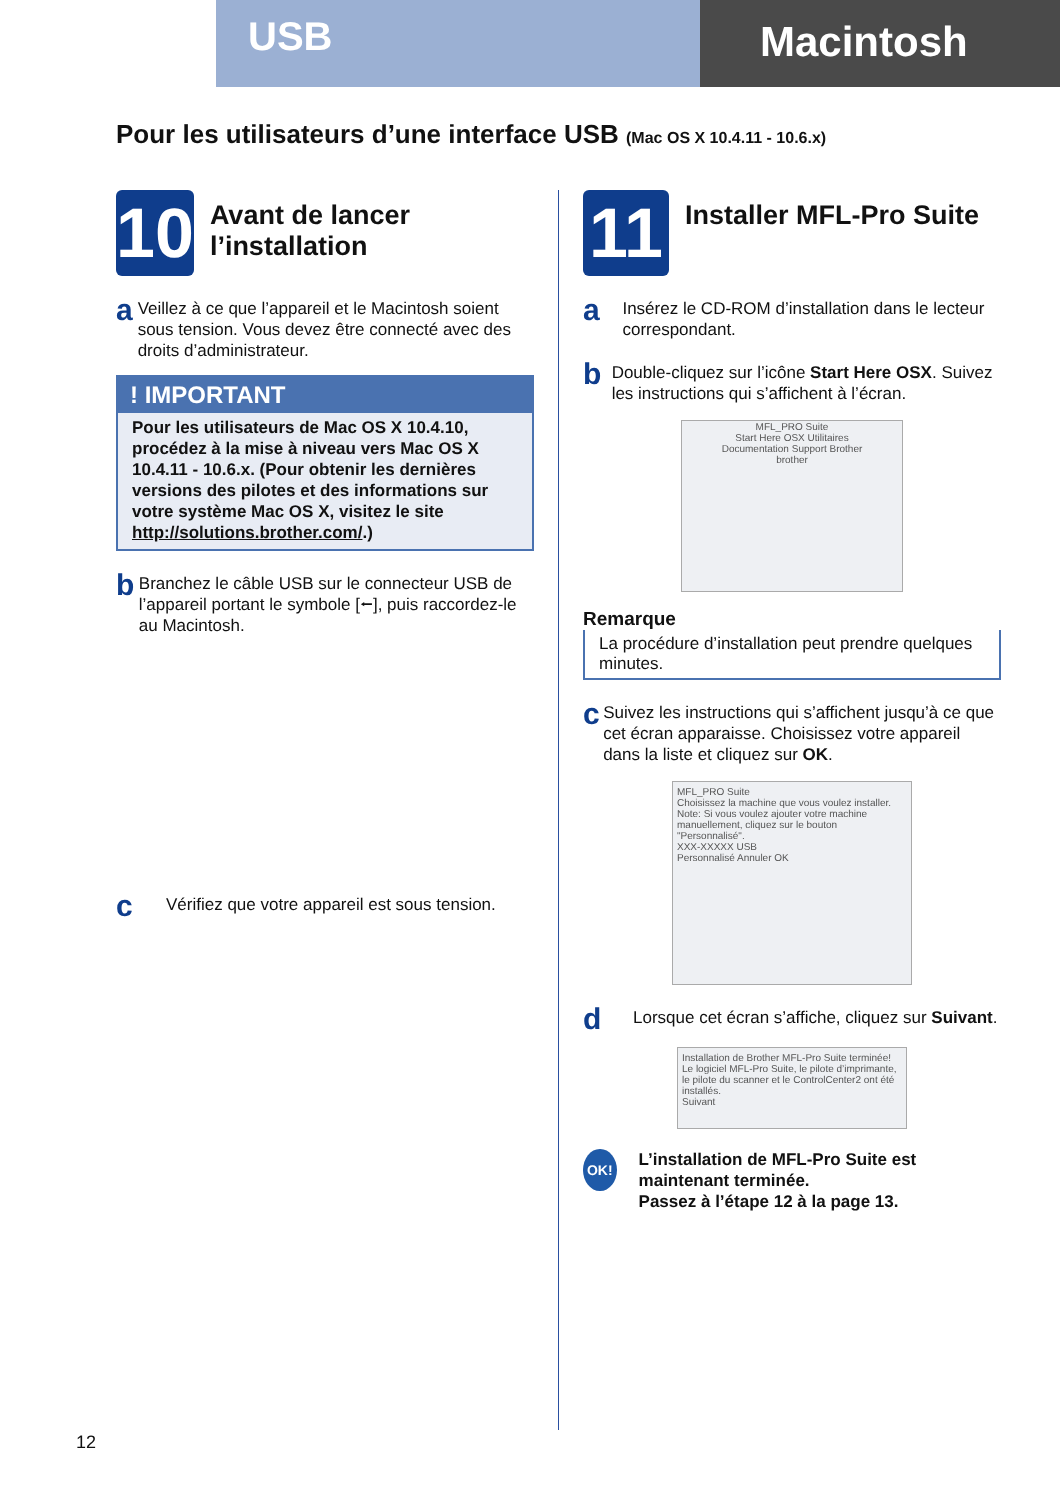USB
Macintosh
Pour les utilisateurs d’une interface USB (Mac OS X 10.4.11 - 10.6.x)
10
Avant de lancer l’installation
a
Veillez à ce que l’appareil et le Macintosh soient sous tension. Vous devez être connecté avec des droits d’administrateur.
! IMPORTANT
Pour les utilisateurs de Mac OS X 10.4.10, procédez à la mise à niveau vers Mac OS X 10.4.11 - 10.6.x. (Pour obtenir les dernières versions des pilotes et des informations sur votre système Mac OS X, visitez le site http://solutions.brother.com/.)
b
Branchez le câble USB sur le connecteur USB de l’appareil portant le symbole [⭠], puis raccordez-le au Macintosh.
c
Vérifiez que votre appareil est sous tension.
11
Installer MFL-Pro Suite
a
Insérez le CD-ROM d’installation dans le lecteur correspondant.
b
Double-cliquez sur l’icône Start Here OSX. Suivez les instructions qui s’affichent à l’écran.
MFL_PRO Suite
Start Here OSX Utilitaires
Documentation Support Brother
brother
Remarque
La procédure d’installation peut prendre quelques minutes.
c
Suivez les instructions qui s’affichent jusqu’à ce que cet écran apparaisse. Choisissez votre appareil dans la liste et cliquez sur OK.
MFL_PRO Suite
Choisissez la machine que vous voulez installer.
Note: Si vous voulez ajouter votre machine manuellement, cliquez sur le bouton "Personnalisé".
XXX-XXXXX USB
Personnalisé Annuler OK
d
Lorsque cet écran s’affiche, cliquez sur Suivant.
Installation de Brother MFL-Pro Suite terminée!
Le logiciel MFL-Pro Suite, le pilote d’imprimante, le pilote du scanner et le ControlCenter2 ont été installés.
Suivant
OK!
L’installation de MFL-Pro Suite est maintenant terminée.
Passez à l’étape 12 à la page 13.
12